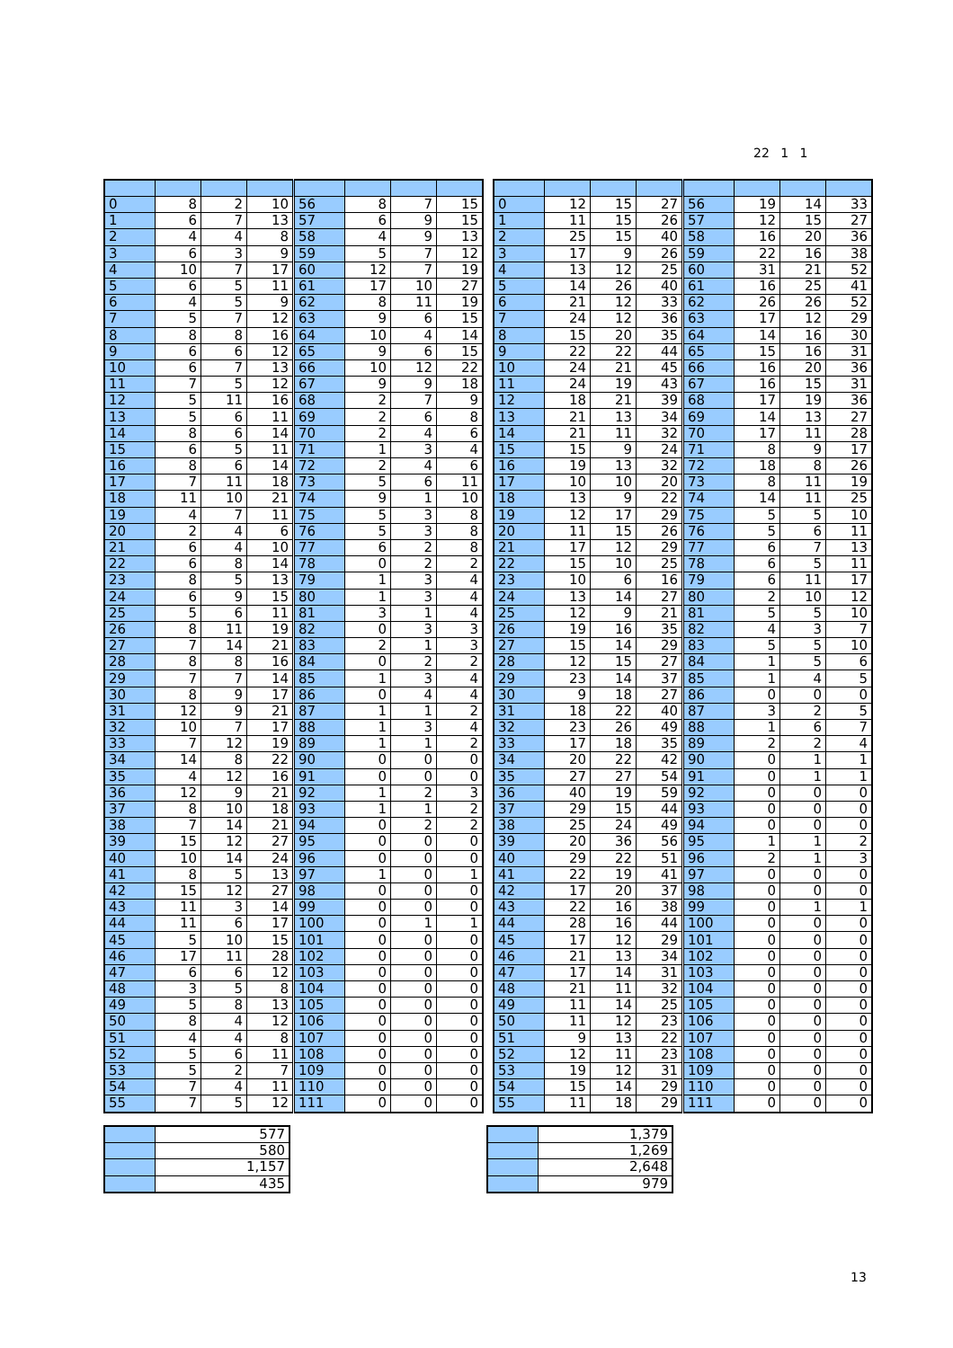22 1 1
| 0 | 8 | 2 | 10 | 56 | 8 | 7 | 15 |
| 1 | 6 | 7 | 13 | 57 | 6 | 9 | 15 |
| 2 | 4 | 4 | 8 | 58 | 4 | 9 | 13 |
| 3 | 6 | 3 | 9 | 59 | 5 | 7 | 12 |
| 4 | 10 | 7 | 17 | 60 | 12 | 7 | 19 |
| 5 | 6 | 5 | 11 | 61 | 17 | 10 | 27 |
| 6 | 4 | 5 | 9 | 62 | 8 | 11 | 19 |
| 7 | 5 | 7 | 12 | 63 | 9 | 6 | 15 |
| 8 | 8 | 8 | 16 | 64 | 10 | 4 | 14 |
| 9 | 6 | 6 | 12 | 65 | 9 | 6 | 15 |
| 10 | 6 | 7 | 13 | 66 | 10 | 12 | 22 |
| 11 | 7 | 5 | 12 | 67 | 9 | 9 | 18 |
| 12 | 5 | 11 | 16 | 68 | 2 | 7 | 9 |
| 13 | 5 | 6 | 11 | 69 | 2 | 6 | 8 |
| 14 | 8 | 6 | 14 | 70 | 2 | 4 | 6 |
| 15 | 6 | 5 | 11 | 71 | 1 | 3 | 4 |
| 16 | 8 | 6 | 14 | 72 | 2 | 4 | 6 |
| 17 | 7 | 11 | 18 | 73 | 5 | 6 | 11 |
| 18 | 11 | 10 | 21 | 74 | 9 | 1 | 10 |
| 19 | 4 | 7 | 11 | 75 | 5 | 3 | 8 |
| 20 | 2 | 4 | 6 | 76 | 5 | 3 | 8 |
| 21 | 6 | 4 | 10 | 77 | 6 | 2 | 8 |
| 22 | 6 | 8 | 14 | 78 | 0 | 2 | 2 |
| 23 | 8 | 5 | 13 | 79 | 1 | 3 | 4 |
| 24 | 6 | 9 | 15 | 80 | 1 | 3 | 4 |
| 25 | 5 | 6 | 11 | 81 | 3 | 1 | 4 |
| 26 | 8 | 11 | 19 | 82 | 0 | 3 | 3 |
| 27 | 7 | 14 | 21 | 83 | 2 | 1 | 3 |
| 28 | 8 | 8 | 16 | 84 | 0 | 2 | 2 |
| 29 | 7 | 7 | 14 | 85 | 1 | 3 | 4 |
| 30 | 8 | 9 | 17 | 86 | 0 | 4 | 4 |
| 31 | 12 | 9 | 21 | 87 | 1 | 1 | 2 |
| 32 | 10 | 7 | 17 | 88 | 1 | 3 | 4 |
| 33 | 7 | 12 | 19 | 89 | 1 | 1 | 2 |
| 34 | 14 | 8 | 22 | 90 | 0 | 0 | 0 |
| 35 | 4 | 12 | 16 | 91 | 0 | 0 | 0 |
| 36 | 12 | 9 | 21 | 92 | 1 | 2 | 3 |
| 37 | 8 | 10 | 18 | 93 | 1 | 1 | 2 |
| 38 | 7 | 14 | 21 | 94 | 0 | 2 | 2 |
| 39 | 15 | 12 | 27 | 95 | 0 | 0 | 0 |
| 40 | 10 | 14 | 24 | 96 | 0 | 0 | 0 |
| 41 | 8 | 5 | 13 | 97 | 1 | 0 | 1 |
| 42 | 15 | 12 | 27 | 98 | 0 | 0 | 0 |
| 43 | 11 | 3 | 14 | 99 | 0 | 0 | 0 |
| 44 | 11 | 6 | 17 | 100 | 0 | 1 | 1 |
| 45 | 5 | 10 | 15 | 101 | 0 | 0 | 0 |
| 46 | 17 | 11 | 28 | 102 | 0 | 0 | 0 |
| 47 | 6 | 6 | 12 | 103 | 0 | 0 | 0 |
| 48 | 3 | 5 | 8 | 104 | 0 | 0 | 0 |
| 49 | 5 | 8 | 13 | 105 | 0 | 0 | 0 |
| 50 | 8 | 4 | 12 | 106 | 0 | 0 | 0 |
| 51 | 4 | 4 | 8 | 107 | 0 | 0 | 0 |
| 52 | 5 | 6 | 11 | 108 | 0 | 0 | 0 |
| 53 | 5 | 2 | 7 | 109 | 0 | 0 | 0 |
| 54 | 7 | 4 | 11 | 110 | 0 | 0 | 0 |
| 55 | 7 | 5 | 12 | 111 | 0 | 0 | 0 |
| 0 | 12 | 15 | 27 | 56 | 19 | 14 | 33 |
| 1 | 11 | 15 | 26 | 57 | 12 | 15 | 27 |
| 2 | 25 | 15 | 40 | 58 | 16 | 20 | 36 |
| 3 | 17 | 9 | 26 | 59 | 22 | 16 | 38 |
| 4 | 13 | 12 | 25 | 60 | 31 | 21 | 52 |
| 5 | 14 | 26 | 40 | 61 | 16 | 25 | 41 |
| 6 | 21 | 12 | 33 | 62 | 26 | 26 | 52 |
| 7 | 24 | 12 | 36 | 63 | 17 | 12 | 29 |
| 8 | 15 | 20 | 35 | 64 | 14 | 16 | 30 |
| 9 | 22 | 22 | 44 | 65 | 15 | 16 | 31 |
| 10 | 24 | 21 | 45 | 66 | 16 | 20 | 36 |
| 11 | 24 | 19 | 43 | 67 | 16 | 15 | 31 |
| 12 | 18 | 21 | 39 | 68 | 17 | 19 | 36 |
| 13 | 21 | 13 | 34 | 69 | 14 | 13 | 27 |
| 14 | 21 | 11 | 32 | 70 | 17 | 11 | 28 |
| 15 | 15 | 9 | 24 | 71 | 8 | 9 | 17 |
| 16 | 19 | 13 | 32 | 72 | 18 | 8 | 26 |
| 17 | 10 | 10 | 20 | 73 | 8 | 11 | 19 |
| 18 | 13 | 9 | 22 | 74 | 14 | 11 | 25 |
| 19 | 12 | 17 | 29 | 75 | 5 | 5 | 10 |
| 20 | 11 | 15 | 26 | 76 | 5 | 6 | 11 |
| 21 | 17 | 12 | 29 | 77 | 6 | 7 | 13 |
| 22 | 15 | 10 | 25 | 78 | 6 | 5 | 11 |
| 23 | 10 | 6 | 16 | 79 | 6 | 11 | 17 |
| 24 | 13 | 14 | 27 | 80 | 2 | 10 | 12 |
| 25 | 12 | 9 | 21 | 81 | 5 | 5 | 10 |
| 26 | 19 | 16 | 35 | 82 | 4 | 3 | 7 |
| 27 | 15 | 14 | 29 | 83 | 5 | 5 | 10 |
| 28 | 12 | 15 | 27 | 84 | 1 | 5 | 6 |
| 29 | 23 | 14 | 37 | 85 | 1 | 4 | 5 |
| 30 | 9 | 18 | 27 | 86 | 0 | 0 | 0 |
| 31 | 18 | 22 | 40 | 87 | 3 | 2 | 5 |
| 32 | 23 | 26 | 49 | 88 | 1 | 6 | 7 |
| 33 | 17 | 18 | 35 | 89 | 2 | 2 | 4 |
| 34 | 20 | 22 | 42 | 90 | 0 | 1 | 1 |
| 35 | 27 | 27 | 54 | 91 | 0 | 1 | 1 |
| 36 | 40 | 19 | 59 | 92 | 0 | 0 | 0 |
| 37 | 29 | 15 | 44 | 93 | 0 | 0 | 0 |
| 38 | 25 | 24 | 49 | 94 | 0 | 0 | 0 |
| 39 | 20 | 36 | 56 | 95 | 1 | 1 | 2 |
| 40 | 29 | 22 | 51 | 96 | 2 | 1 | 3 |
| 41 | 22 | 19 | 41 | 97 | 0 | 0 | 0 |
| 42 | 17 | 20 | 37 | 98 | 0 | 0 | 0 |
| 43 | 22 | 16 | 38 | 99 | 0 | 1 | 1 |
| 44 | 28 | 16 | 44 | 100 | 0 | 0 | 0 |
| 45 | 17 | 12 | 29 | 101 | 0 | 0 | 0 |
| 46 | 21 | 13 | 34 | 102 | 0 | 0 | 0 |
| 47 | 17 | 14 | 31 | 103 | 0 | 0 | 0 |
| 48 | 21 | 11 | 32 | 104 | 0 | 0 | 0 |
| 49 | 11 | 14 | 25 | 105 | 0 | 0 | 0 |
| 50 | 11 | 12 | 23 | 106 | 0 | 0 | 0 |
| 51 | 9 | 13 | 22 | 107 | 0 | 0 | 0 |
| 52 | 12 | 11 | 23 | 108 | 0 | 0 | 0 |
| 53 | 19 | 12 | 31 | 109 | 0 | 0 | 0 |
| 54 | 15 | 14 | 29 | 110 | 0 | 0 | 0 |
| 55 | 11 | 18 | 29 | 111 | 0 | 0 | 0 |
| | 577 |
| | 580 |
| | 1,157 |
| | 435 |
| | 1,379 |
| | 1,269 |
| | 2,648 |
| | 979 |
13